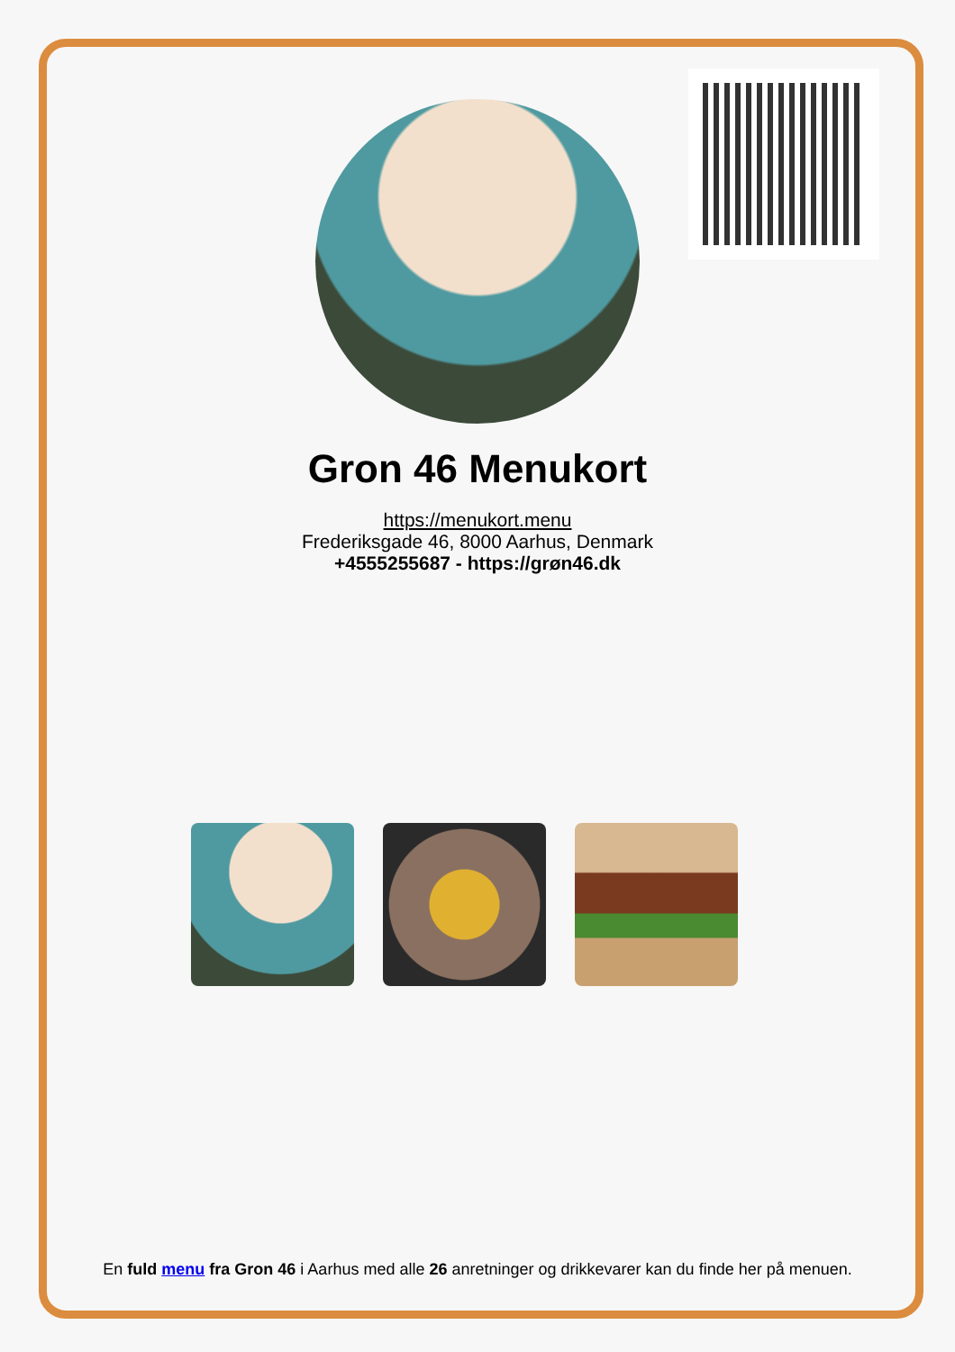Gron 46 Menukort
https://menukort.menu
Frederiksgade 46, 8000 Aarhus, Denmark
+4555255687 - https://grøn46.dk
En fuld menu fra Gron 46 i Aarhus med alle 26 anretninger og drikkevarer kan du finde her på menuen.